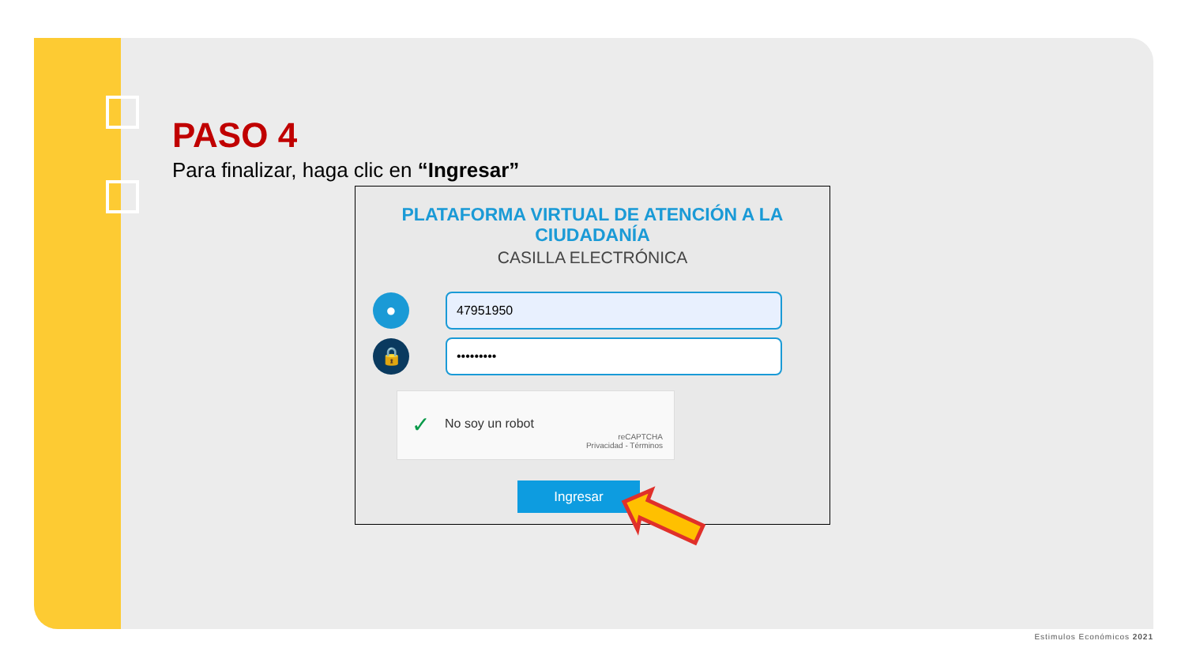PASO 4
Para finalizar, haga clic en “Ingresar”
PLATAFORMA VIRTUAL DE ATENCIÓN A LA
CIUDADANÍA
CASILLA ELECTRÓNICA
●
47951950
🔒
•••••••••
✓ No soy un robot
reCAPTCHA
Privacidad - Términos
Ingresar
Estimulos Económicos 2021